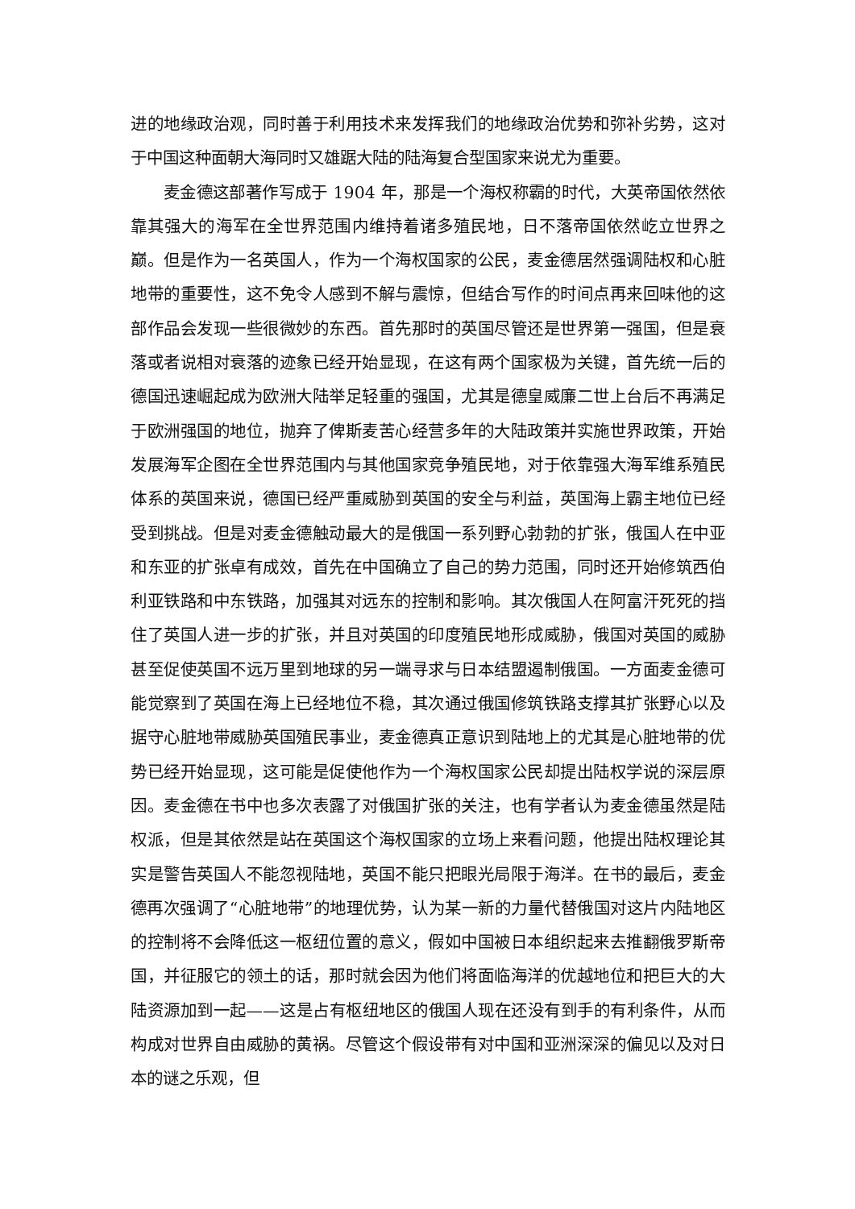进的地缘政治观，同时善于利用技术来发挥我们的地缘政治优势和弥补劣势，这对于中国这种面朝大海同时又雄踞大陆的陆海复合型国家来说尤为重要。
麦金德这部著作写成于 1904 年，那是一个海权称霸的时代，大英帝国依然依靠其强大的海军在全世界范围内维持着诸多殖民地，日不落帝国依然屹立世界之巅。但是作为一名英国人，作为一个海权国家的公民，麦金德居然强调陆权和心脏地带的重要性，这不免令人感到不解与震惊，但结合写作的时间点再来回味他的这部作品会发现一些很微妙的东西。首先那时的英国尽管还是世界第一强国，但是衰落或者说相对衰落的迹象已经开始显现，在这有两个国家极为关键，首先统一后的德国迅速崛起成为欧洲大陆举足轻重的强国，尤其是德皇威廉二世上台后不再满足于欧洲强国的地位，抛弃了俾斯麦苦心经营多年的大陆政策并实施世界政策，开始发展海军企图在全世界范围内与其他国家竞争殖民地，对于依靠强大海军维系殖民体系的英国来说，德国已经严重威胁到英国的安全与利益，英国海上霸主地位已经受到挑战。但是对麦金德触动最大的是俄国一系列野心勃勃的扩张，俄国人在中亚和东亚的扩张卓有成效，首先在中国确立了自己的势力范围，同时还开始修筑西伯利亚铁路和中东铁路，加强其对远东的控制和影响。其次俄国人在阿富汗死死的挡住了英国人进一步的扩张，并且对英国的印度殖民地形成威胁，俄国对英国的威胁甚至促使英国不远万里到地球的另一端寻求与日本结盟遏制俄国。一方面麦金德可能觉察到了英国在海上已经地位不稳，其次通过俄国修筑铁路支撑其扩张野心以及据守心脏地带威胁英国殖民事业，麦金德真正意识到陆地上的尤其是心脏地带的优势已经开始显现，这可能是促使他作为一个海权国家公民却提出陆权学说的深层原因。麦金德在书中也多次表露了对俄国扩张的关注，也有学者认为麦金德虽然是陆权派，但是其依然是站在英国这个海权国家的立场上来看问题，他提出陆权理论其实是警告英国人不能忽视陆地，英国不能只把眼光局限于海洋。在书的最后，麦金德再次强调了“心脏地带”的地理优势，认为某一新的力量代替俄国对这片内陆地区的控制将不会降低这一枢纽位置的意义，假如中国被日本组织起来去推翻俄罗斯帝国，并征服它的领土的话，那时就会因为他们将面临海洋的优越地位和把巨大的大陆资源加到一起——这是占有枢纽地区的俄国人现在还没有到手的有利条件，从而构成对世界自由威胁的黄祸。尽管这个假设带有对中国和亚洲深深的偏见以及对日本的谜之乐观，但